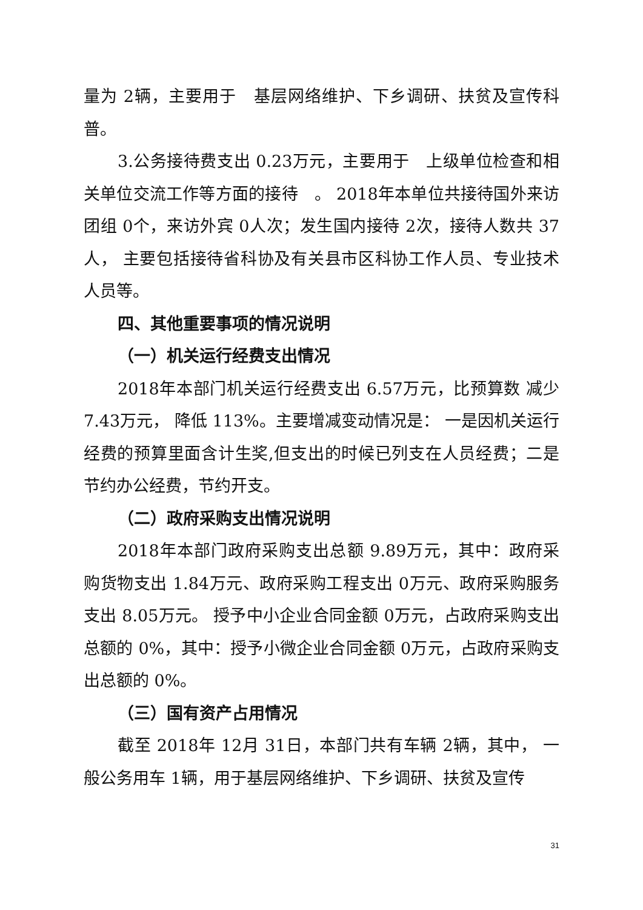量为 2辆，主要用于　基层网络维护、下乡调研、扶贫及宣传科普。
3.公务接待费支出 0.23万元，主要用于　上级单位检查和相关单位交流工作等方面的接待　。 2018年本单位共接待国外来访团组 0个，来访外宾 0人次；发生国内接待 2次，接待人数共 37人， 主要包括接待省科协及有关县市区科协工作人员、专业技术人员等。
四、其他重要事项的情况说明
（一）机关运行经费支出情况
2018年本部门机关运行经费支出 6.57万元，比预算数 减少 7.43万元， 降低 113%。主要增减变动情况是： 一是因机关运行经费的预算里面含计生奖,但支出的时候已列支在人员经费；二是节约办公经费，节约开支。
（二）政府采购支出情况说明
2018年本部门政府采购支出总额 9.89万元，其中：政府采购货物支出 1.84万元、政府采购工程支出 0万元、政府采购服务支出 8.05万元。 授予中小企业合同金额 0万元，占政府采购支出总额的 0%，其中：授予小微企业合同金额 0万元，占政府采购支出总额的 0%。
（三）国有资产占用情况
截至 2018年 12月 31日，本部门共有车辆 2辆，其中， 一般公务用车 1辆，用于基层网络维护、下乡调研、扶贫及宣传
31